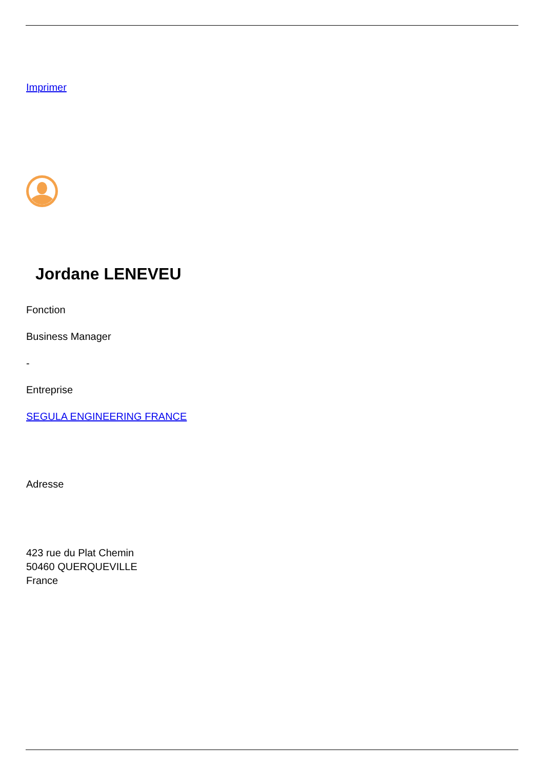Imprimer
Jordane LENEVEU
Fonction
Business Manager
-
Entreprise
SEGULA ENGINEERING FRANCE
Adresse
423 rue du Plat Chemin
50460 QUERQUEVILLE
France